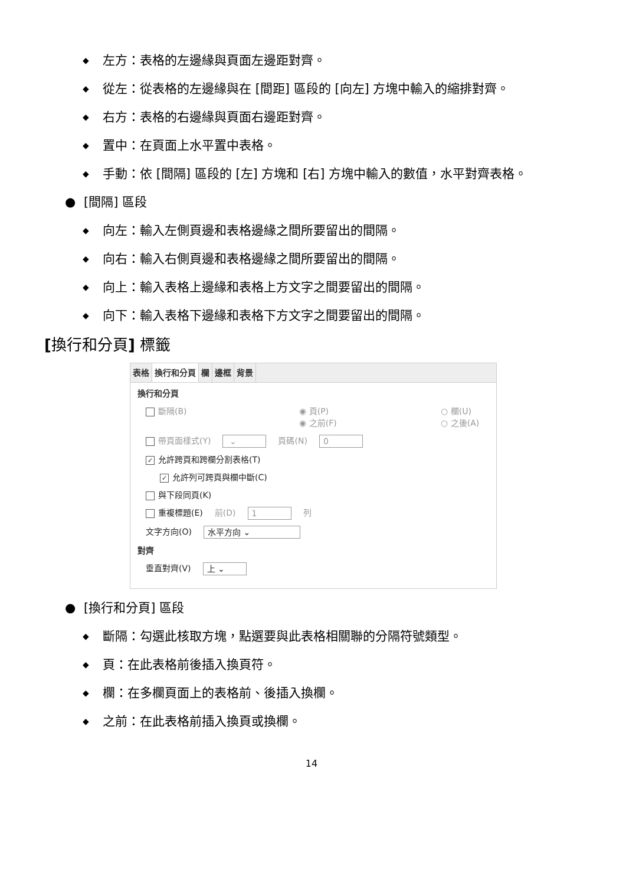◆ 左方：表格的左邊緣與頁面左邊距對齊。
◆ 從左：從表格的左邊緣與在 [間距] 區段的 [向左] 方塊中輸入的縮排對齊。
◆ 右方：表格的右邊緣與頁面右邊距對齊。
◆ 置中：在頁面上水平置中表格。
◆ 手動：依 [間隔] 區段的 [左] 方塊和 [右] 方塊中輸入的數值，水平對齊表格。
● [間隔] 區段
◆ 向左：輸入左側頁邊和表格邊緣之間所要留出的間隔。
◆ 向右：輸入右側頁邊和表格邊緣之間所要留出的間隔。
◆ 向上：輸入表格上邊緣和表格上方文字之間要留出的間隔。
◆ 向下：輸入表格下邊緣和表格下方文字之間要留出的間隔。
[換行和分頁] 標籤
表格 換行和分頁 欄 邊框 背景
換行和分頁
斷隔(B) ◉ 頁(P)
◉ 之前(F) ○ 欄(U)
○ 之後(A)
帶頁面樣式(Y) ⌄ 頁碼(N) 0
✓ 允許跨頁和跨欄分割表格(T)
✓ 允許列可跨頁與欄中斷(C)
與下段同頁(K)
重複標題(E) 前(D) 1 列
文字方向(O) 水平方向 ⌄
對齊
垂直對齊(V) 上 ⌄
● [換行和分頁] 區段
◆ 斷隔：勾選此核取方塊，點選要與此表格相關聯的分隔符號類型。
◆ 頁：在此表格前後插入換頁符。
◆ 欄：在多欄頁面上的表格前、後插入換欄。
◆ 之前：在此表格前插入換頁或換欄。
14